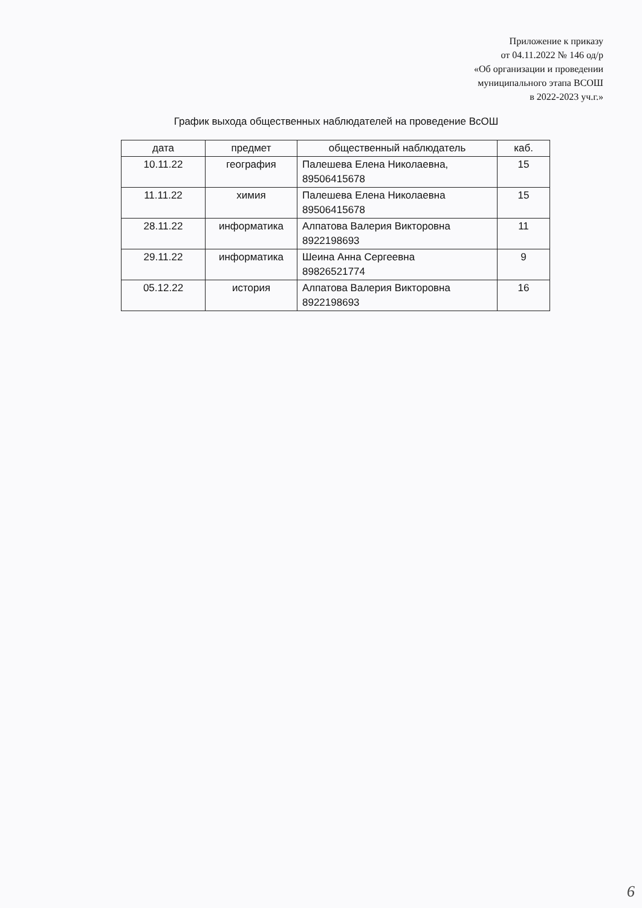Приложение к приказу
от 04.11.2022 № 146 од/р
«Об организации и проведении
муниципального этапа ВСОШ
в 2022-2023 уч.г.»
График выхода общественных наблюдателей на проведение ВсОШ
| дата | предмет | общественный наблюдатель | каб. |
| --- | --- | --- | --- |
| 10.11.22 | география | Палешева Елена Николаевна, 89506415678 | 15 |
| 11.11.22 | химия | Палешева Елена Николаевна 89506415678 | 15 |
| 28.11.22 | информатика | Алпатова Валерия Викторовна 8922198693 | 11 |
| 29.11.22 | информатика | Шеина Анна Сергеевна 89826521774 | 9 |
| 05.12.22 | история | Алпатова Валерия Викторовна 8922198693 | 16 |
6